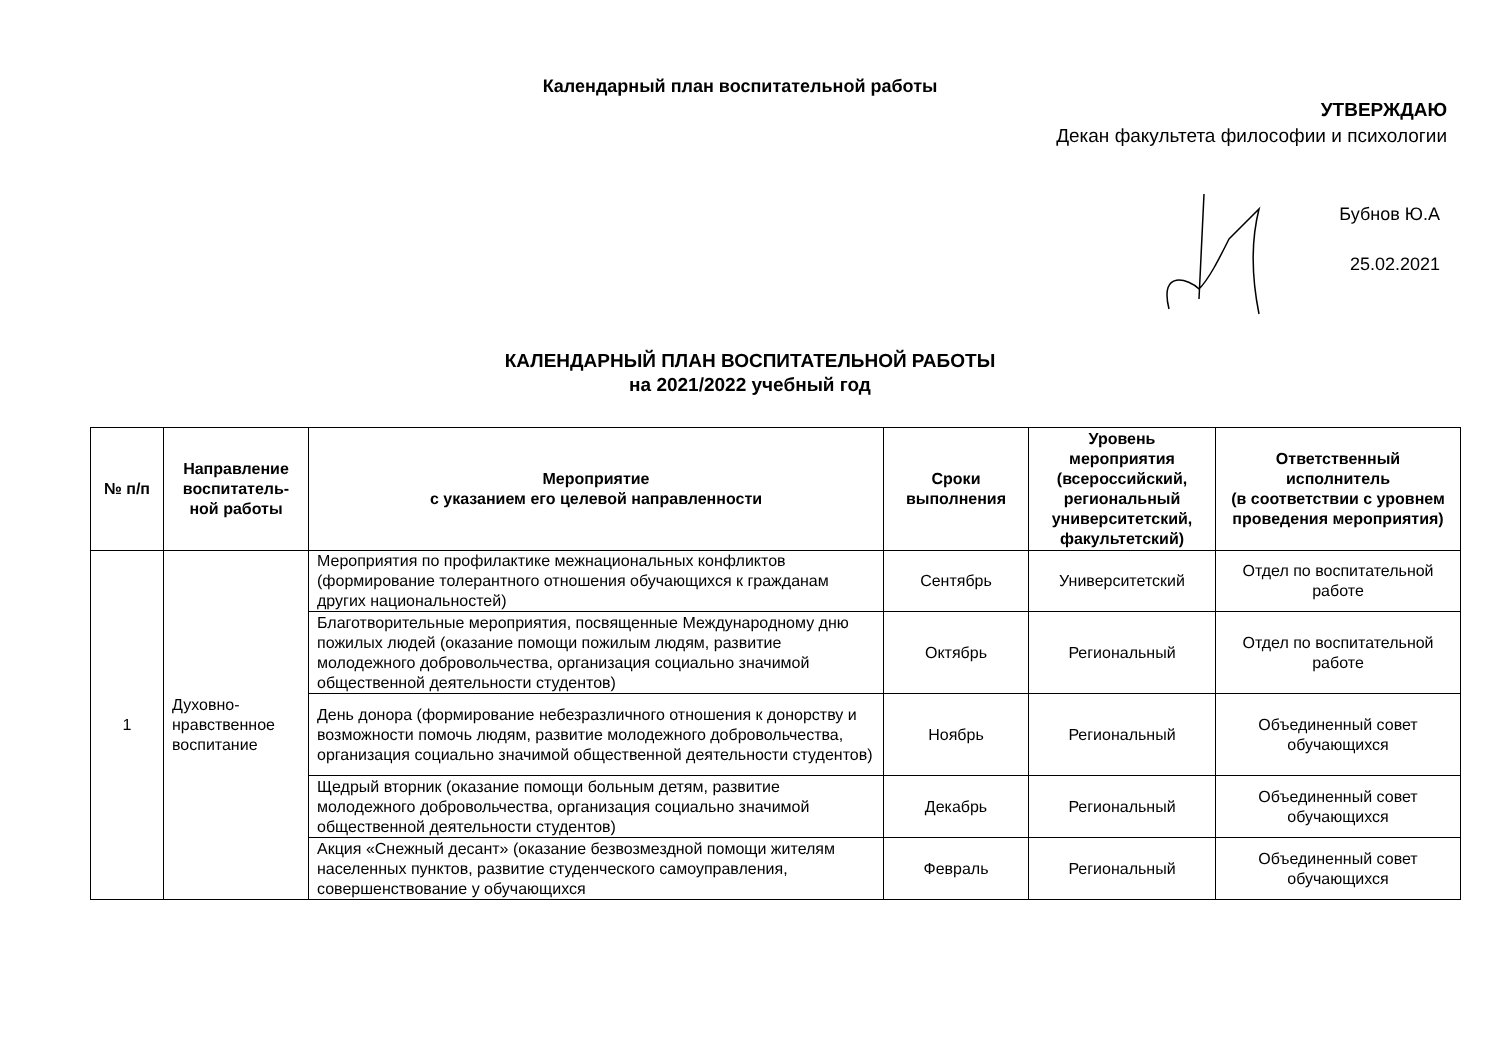Календарный план воспитательной работы
УТВЕРЖДАЮ
Декан факультета философии и психологии
Бубнов Ю.А
25.02.2021
КАЛЕНДАРНЫЙ ПЛАН ВОСПИТАТЕЛЬНОЙ РАБОТЫ
на 2021/2022 учебный год
| № п/п | Направление воспитатель-ной работы | Мероприятие с указанием его целевой направленности | Сроки выполнения | Уровень мероприятия (всероссийский, региональный университетский, факультетский) | Ответственный исполнитель (в соответствии с уровнем проведения мероприятия) |
| --- | --- | --- | --- | --- | --- |
| 1 | Духовно-нравственное воспитание | Мероприятия по профилактике межнациональных конфликтов (формирование толерантного отношения обучающихся к гражданам других национальностей) | Сентябрь | Университетский | Отдел по воспитательной работе |
| | | Благотворительные мероприятия, посвященные Международному дню пожилых людей (оказание помощи пожилым людям, развитие молодежного добровольчества, организация социально значимой общественной деятельности студентов) | Октябрь | Региональный | Отдел по воспитательной работе |
| | | День донора (формирование небезразличного отношения к донорству и возможности помочь людям, развитие молодежного добровольчества, организация социально значимой общественной деятельности студентов) | Ноябрь | Региональный | Объединенный совет обучающихся |
| | | Щедрый вторник (оказание помощи больным детям, развитие молодежного добровольчества, организация социально значимой общественной деятельности студентов) | Декабрь | Региональный | Объединенный совет обучающихся |
| | | Акция «Снежный десант» (оказание безвозмездной помощи жителям населенных пунктов, развитие студенческого самоуправления, совершенствование у обучающихся | Февраль | Региональный | Объединенный совет обучающихся |